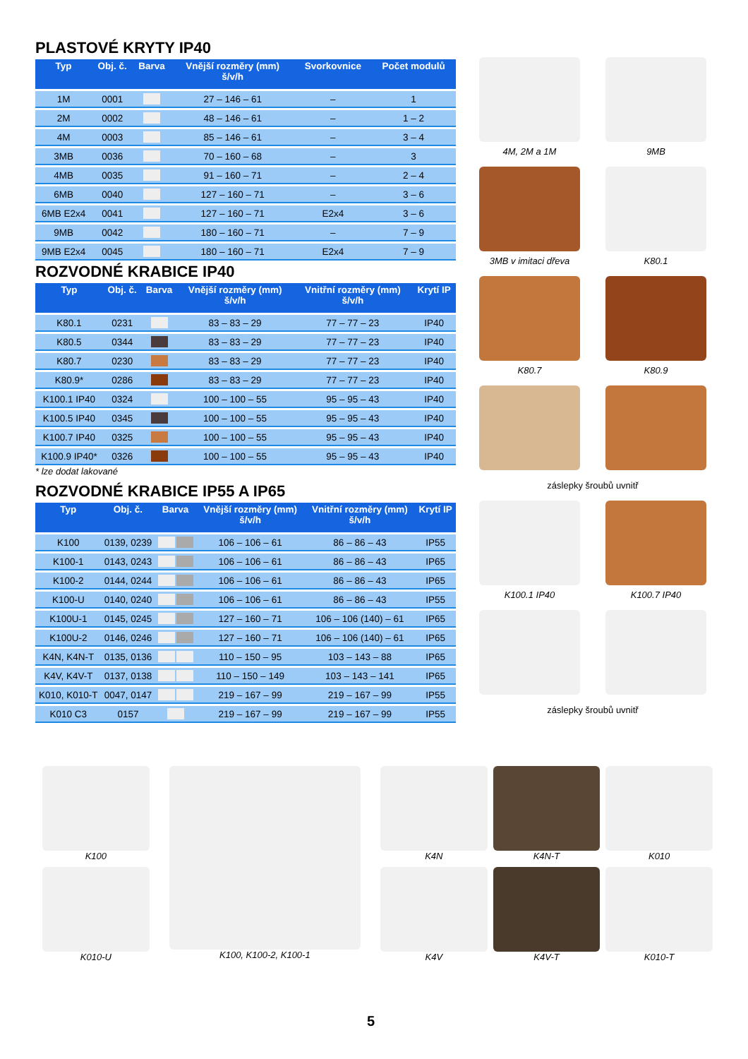PLASTOVÉ KRYTY IP40
| Typ | Obj. č. | Barva | Vnější rozměry (mm) š/v/h | Svorkovnice | Počet modulů |
| --- | --- | --- | --- | --- | --- |
| 1M | 0001 | | 27 – 146 – 61 | – | 1 |
| 2M | 0002 | | 48 – 146 – 61 | – | 1 – 2 |
| 4M | 0003 | | 85 – 146 – 61 | – | 3 – 4 |
| 3MB | 0036 | | 70 – 160 – 68 | – | 3 |
| 4MB | 0035 | | 91 – 160 – 71 | – | 2 – 4 |
| 6MB | 0040 | | 127 – 160 – 71 | – | 3 – 6 |
| 6MB E2x4 | 0041 | | 127 – 160 – 71 | E2x4 | 3 – 6 |
| 9MB | 0042 | | 180 – 160 – 71 | – | 7 – 9 |
| 9MB E2x4 | 0045 | | 180 – 160 – 71 | E2x4 | 7 – 9 |
ROZVODNÉ KRABICE IP40
| Typ | Obj. č. | Barva | Vnější rozměry (mm) š/v/h | Vnitřní rozměry (mm) š/v/h | Krytí IP |
| --- | --- | --- | --- | --- | --- |
| K80.1 | 0231 | | 83 – 83 – 29 | 77 – 77 – 23 | IP40 |
| K80.5 | 0344 | | 83 – 83 – 29 | 77 – 77 – 23 | IP40 |
| K80.7 | 0230 | | 83 – 83 – 29 | 77 – 77 – 23 | IP40 |
| K80.9* | 0286 | | 83 – 83 – 29 | 77 – 77 – 23 | IP40 |
| K100.1 IP40 | 0324 | | 100 – 100 – 55 | 95 – 95 – 43 | IP40 |
| K100.5 IP40 | 0345 | | 100 – 100 – 55 | 95 – 95 – 43 | IP40 |
| K100.7 IP40 | 0325 | | 100 – 100 – 55 | 95 – 95 – 43 | IP40 |
| K100.9 IP40* | 0326 | | 100 – 100 – 55 | 95 – 95 – 43 | IP40 |
* lze dodat lakované
ROZVODNÉ KRABICE IP55 A IP65
| Typ | Obj. č. | Barva | Vnější rozměry (mm) š/v/h | Vnitřní rozměry (mm) š/v/h | Krytí IP |
| --- | --- | --- | --- | --- | --- |
| K100 | 0139, 0239 | | 106 – 106 – 61 | 86 – 86 – 43 | IP55 |
| K100-1 | 0143, 0243 | | 106 – 106 – 61 | 86 – 86 – 43 | IP65 |
| K100-2 | 0144, 0244 | | 106 – 106 – 61 | 86 – 86 – 43 | IP65 |
| K100-U | 0140, 0240 | | 106 – 106 – 61 | 86 – 86 – 43 | IP55 |
| K100U-1 | 0145, 0245 | | 127 – 160 – 71 | 106 – 106 (140) – 61 | IP65 |
| K100U-2 | 0146, 0246 | | 127 – 160 – 71 | 106 – 106 (140) – 61 | IP65 |
| K4N, K4N-T | 0135, 0136 | | 110 – 150 – 95 | 103 – 143 – 88 | IP65 |
| K4V, K4V-T | 0137, 0138 | | 110 – 150 – 149 | 103 – 143 – 141 | IP65 |
| K010, K010-T | 0047, 0147 | | 219 – 167 – 99 | 219 – 167 – 99 | IP55 |
| K010 C3 | 0157 | | 219 – 167 – 99 | 219 – 167 – 99 | IP55 |
4M, 2M a 1M
9MB
3MB v imitaci dřeva
K80.1
K80.7
K80.9
záslepky šroubů uvnitř
K100.1 IP40
K100.7 IP40
záslepky šroubů uvnitř
K100
K010-U
K100, K100-2, K100-1
K4N
K4V
K4N-T
K4V-T
K010
K010-T
5